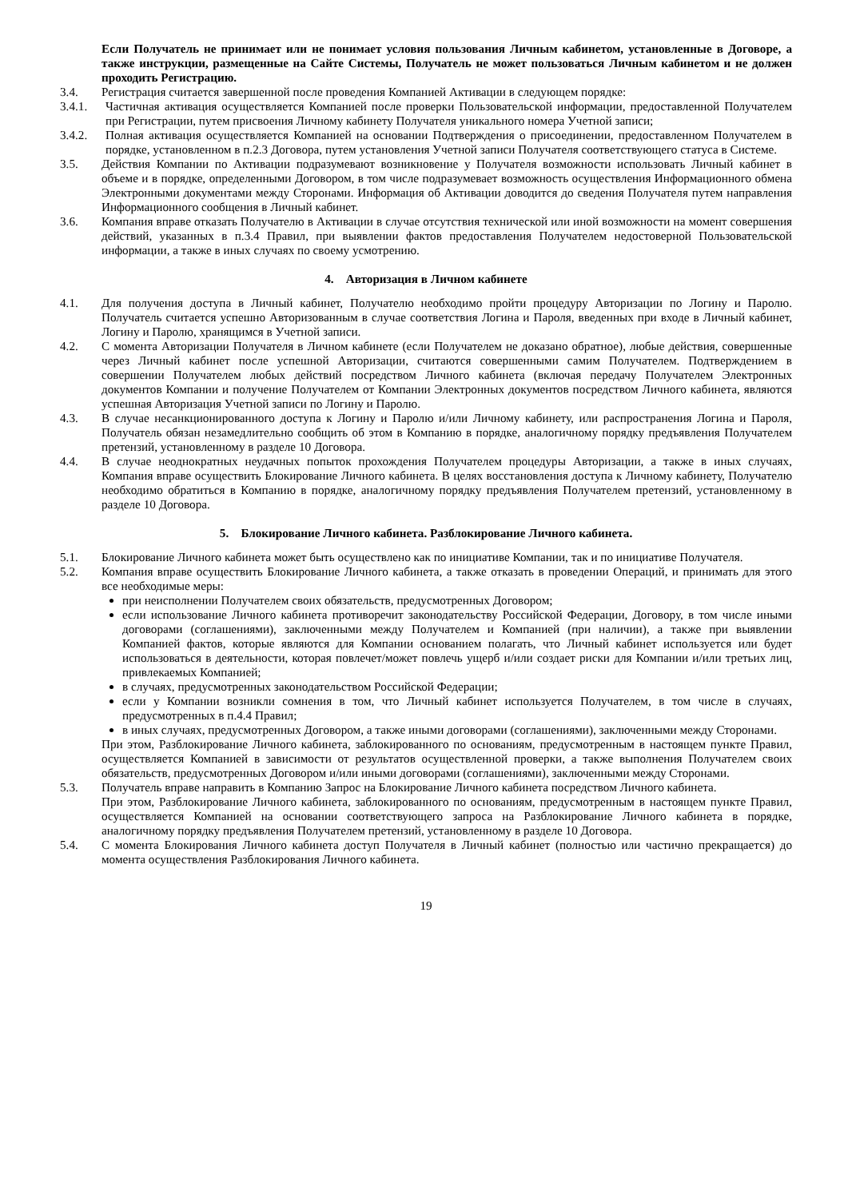Если Получатель не принимает или не понимает условия пользования Личным кабинетом, установленные в Договоре, а также инструкции, размещенные на Сайте Системы, Получатель не может пользоваться Личным кабинетом и не должен проходить Регистрацию.
3.4. Регистрация считается завершенной после проведения Компанией Активации в следующем порядке:
3.4.1. Частичная активация осуществляется Компанией после проверки Пользовательской информации, предоставленной Получателем при Регистрации, путем присвоения Личному кабинету Получателя уникального номера Учетной записи;
3.4.2. Полная активация осуществляется Компанией на основании Подтверждения о присоединении, предоставленном Получателем в порядке, установленном в п.2.3 Договора, путем установления Учетной записи Получателя соответствующего статуса в Системе.
3.5. Действия Компании по Активации подразумевают возникновение у Получателя возможности использовать Личный кабинет в объеме и в порядке, определенными Договором, в том числе подразумевает возможность осуществления Информационного обмена Электронными документами между Сторонами. Информация об Активации доводится до сведения Получателя путем направления Информационного сообщения в Личный кабинет.
3.6. Компания вправе отказать Получателю в Активации в случае отсутствия технической или иной возможности на момент совершения действий, указанных в п.3.4 Правил, при выявлении фактов предоставления Получателем недостоверной Пользовательской информации, а также в иных случаях по своему усмотрению.
4. Авторизация в Личном кабинете
4.1. Для получения доступа в Личный кабинет, Получателю необходимо пройти процедуру Авторизации по Логину и Паролю. Получатель считается успешно Авторизованным в случае соответствия Логина и Пароля, введенных при входе в Личный кабинет, Логину и Паролю, хранящимся в Учетной записи.
4.2. С момента Авторизации Получателя в Личном кабинете (если Получателем не доказано обратное), любые действия, совершенные через Личный кабинет после успешной Авторизации, считаются совершенными самим Получателем. Подтверждением в совершении Получателем любых действий посредством Личного кабинета (включая передачу Получателем Электронных документов Компании и получение Получателем от Компании Электронных документов посредством Личного кабинета, являются успешная Авторизация Учетной записи по Логину и Паролю.
4.3. В случае несанкционированного доступа к Логину и Паролю и/или Личному кабинету, или распространения Логина и Пароля, Получатель обязан незамедлительно сообщить об этом в Компанию в порядке, аналогичному порядку предъявления Получателем претензий, установленному в разделе 10 Договора.
4.4. В случае неоднократных неудачных попыток прохождения Получателем процедуры Авторизации, а также в иных случаях, Компания вправе осуществить Блокирование Личного кабинета. В целях восстановления доступа к Личному кабинету, Получателю необходимо обратиться в Компанию в порядке, аналогичному порядку предъявления Получателем претензий, установленному в разделе 10 Договора.
5. Блокирование Личного кабинета. Разблокирование Личного кабинета.
5.1. Блокирование Личного кабинета может быть осуществлено как по инициативе Компании, так и по инициативе Получателя.
5.2. Компания вправе осуществить Блокирование Личного кабинета, а также отказать в проведении Операций, и принимать для этого все необходимые меры:
при неисполнении Получателем своих обязательств, предусмотренных Договором;
если использование Личного кабинета противоречит законодательству Российской Федерации, Договору, в том числе иными договорами (соглашениями), заключенными между Получателем и Компанией (при наличии), а также при выявлении Компанией фактов, которые являются для Компании основанием полагать, что Личный кабинет используется или будет использоваться в деятельности, которая повлечет/может повлечь ущерб и/или создает риски для Компании и/или третьих лиц, привлекаемых Компанией;
в случаях, предусмотренных законодательством Российской Федерации;
если у Компании возникли сомнения в том, что Личный кабинет используется Получателем, в том числе в случаях, предусмотренных в п.4.4 Правил;
в иных случаях, предусмотренных Договором, а также иными договорами (соглашениями), заключенными между Сторонами.
При этом, Разблокирование Личного кабинета, заблокированного по основаниям, предусмотренным в настоящем пункте Правил, осуществляется Компанией в зависимости от результатов осуществленной проверки, а также выполнения Получателем своих обязательств, предусмотренных Договором и/или иными договорами (соглашениями), заключенными между Сторонами.
5.3. Получатель вправе направить в Компанию Запрос на Блокирование Личного кабинета посредством Личного кабинета.
При этом, Разблокирование Личного кабинета, заблокированного по основаниям, предусмотренным в настоящем пункте Правил, осуществляется Компанией на основании соответствующего запроса на Разблокирование Личного кабинета в порядке, аналогичному порядку предъявления Получателем претензий, установленному в разделе 10 Договора.
5.4. С момента Блокирования Личного кабинета доступ Получателя в Личный кабинет (полностью или частично прекращается) до момента осуществления Разблокирования Личного кабинета.
19